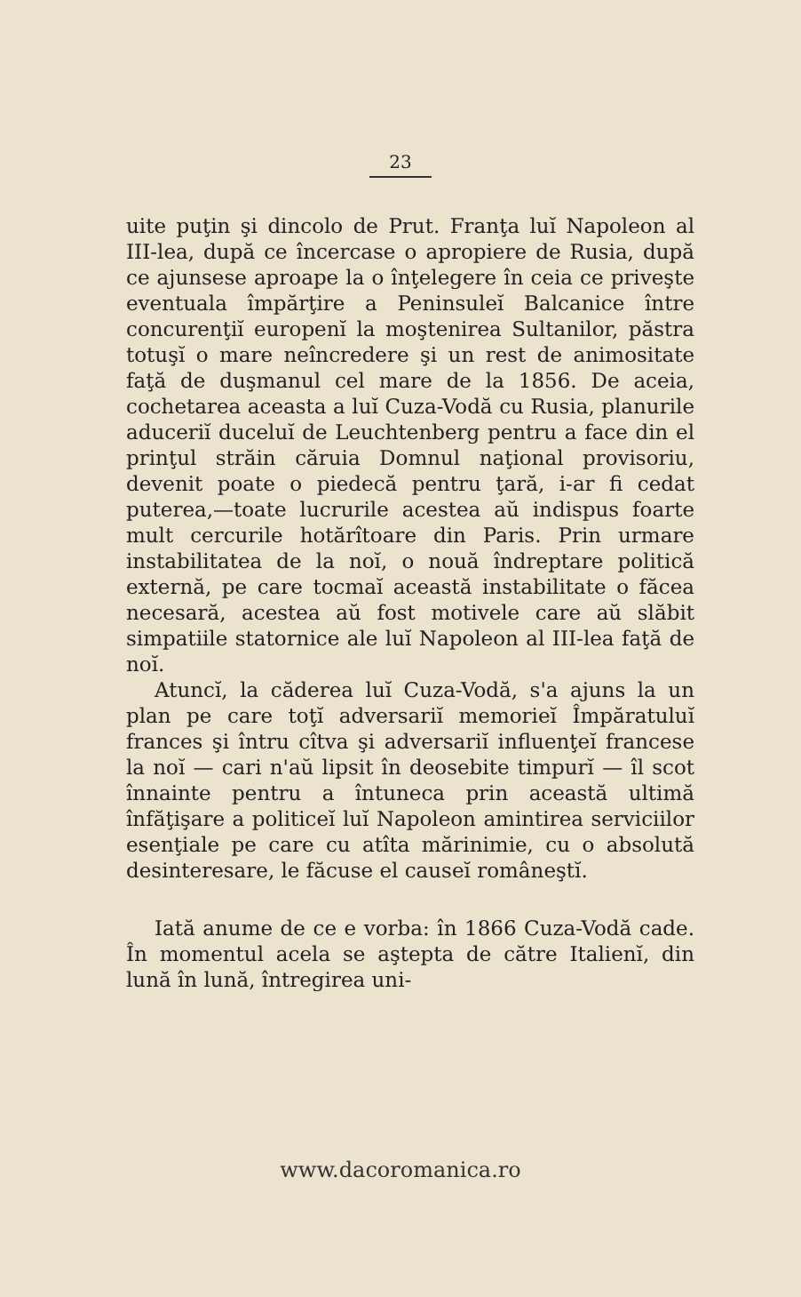23
uite puţin şi dincolo de Prut. Franţa luĭ Napoleon al III-lea, după ce încercase o apropiere de Rusia, după ce ajunsese aproape la o înţelegere în ceia ce priveşte eventuala împărţire a Peninsuleĭ Balcanice între concurenţiĭ europenĭ la moştenirea Sultanilor, păstra totuşĭ o mare neîncredere şi un rest de animositate faţă de duşmanul cel mare de la 1856. De aceia, cochetarea aceasta a luĭ Cuza-Vodă cu Rusia, planurile aduceriĭ duceluĭ de Leuchtenberg pentru a face din el prinţul străin căruia Domnul naţional provisoriu, devenit poate o piedecă pentru ţară, i-ar fi cedat puterea,—toate lucrurile acestea aŭ indispus foarte mult cercurile hotărîtoare din Paris. Prin urmare instabilitatea de la noĭ, o nouă îndreptare politică externă, pe care tocmaĭ această instabilitate o făcea necesară, acestea aŭ fost motivele care aŭ slăbit simpatiile statornice ale luĭ Napoleon al III-lea faţă de noĭ.
Atuncĭ, la căderea luĭ Cuza-Vodă, s'a ajuns la un plan pe care toţĭ adversariĭ memorieĭ Împăratuluĭ frances şi întru cîtva şi adversariĭ influenţeĭ francese la noĭ — cari n'aŭ lipsit în deosebite timpurĭ — îl scot înnainte pentru a întuneca prin această ultimă înfăţişare a politiceĭ luĭ Napoleon amintirea serviciilor esenţiale pe care cu atîta mărinimie, cu o absolută desinteresare, le făcuse el causeĭ româneştĭ.
Iată anume de ce e vorba: în 1866 Cuza-Vodă cade. În momentul acela se aştepta de către Italienĭ, din lună în lună, întregirea uni-
www.dacoromanica.ro